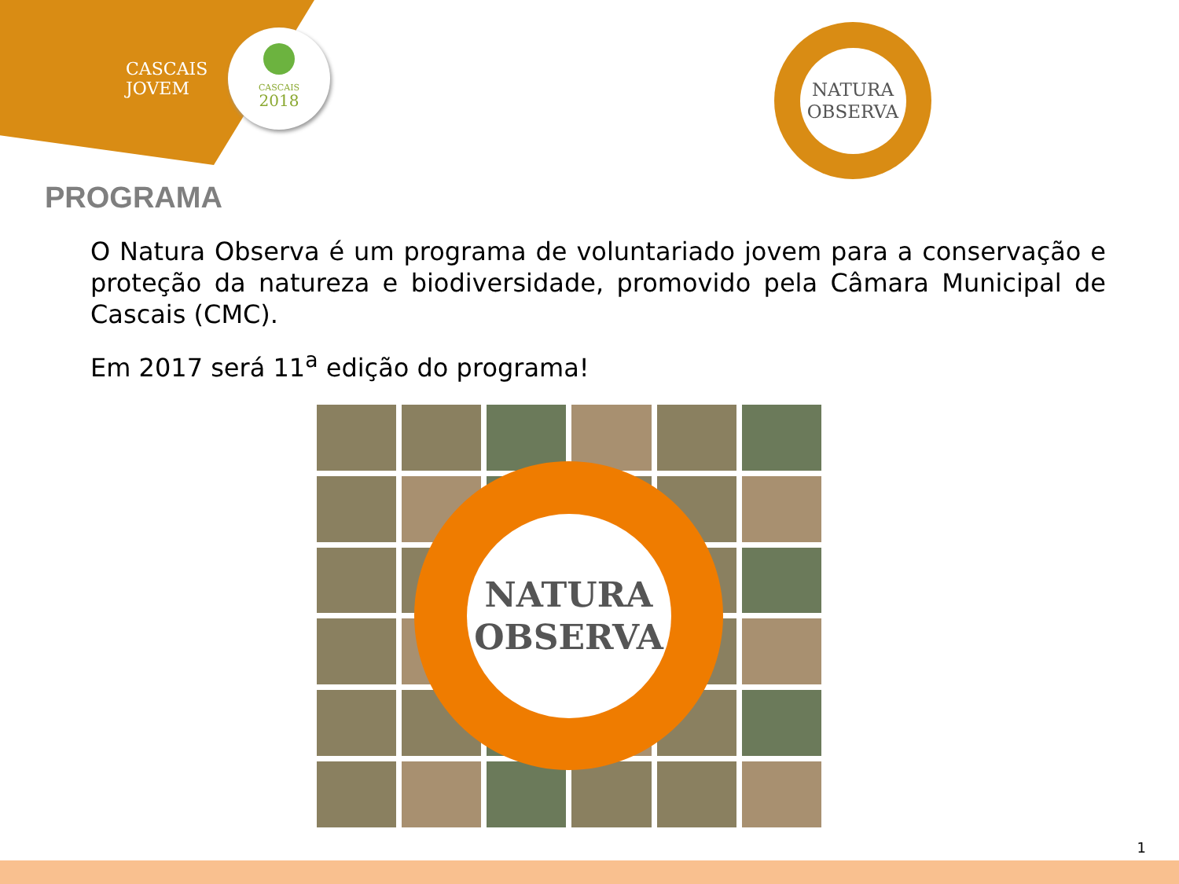CASCAIS
JOVEM
CASCAIS
2018
NATURA
OBSERVA
PROGRAMA
O Natura Observa é um programa de voluntariado jovem para a conservação e proteção da natureza e biodiversidade, promovido pela Câmara Municipal de Cascais (CMC).
Em 2017 será 11<sup>a</sup> edição do programa!
NATURA
OBSERVA
1